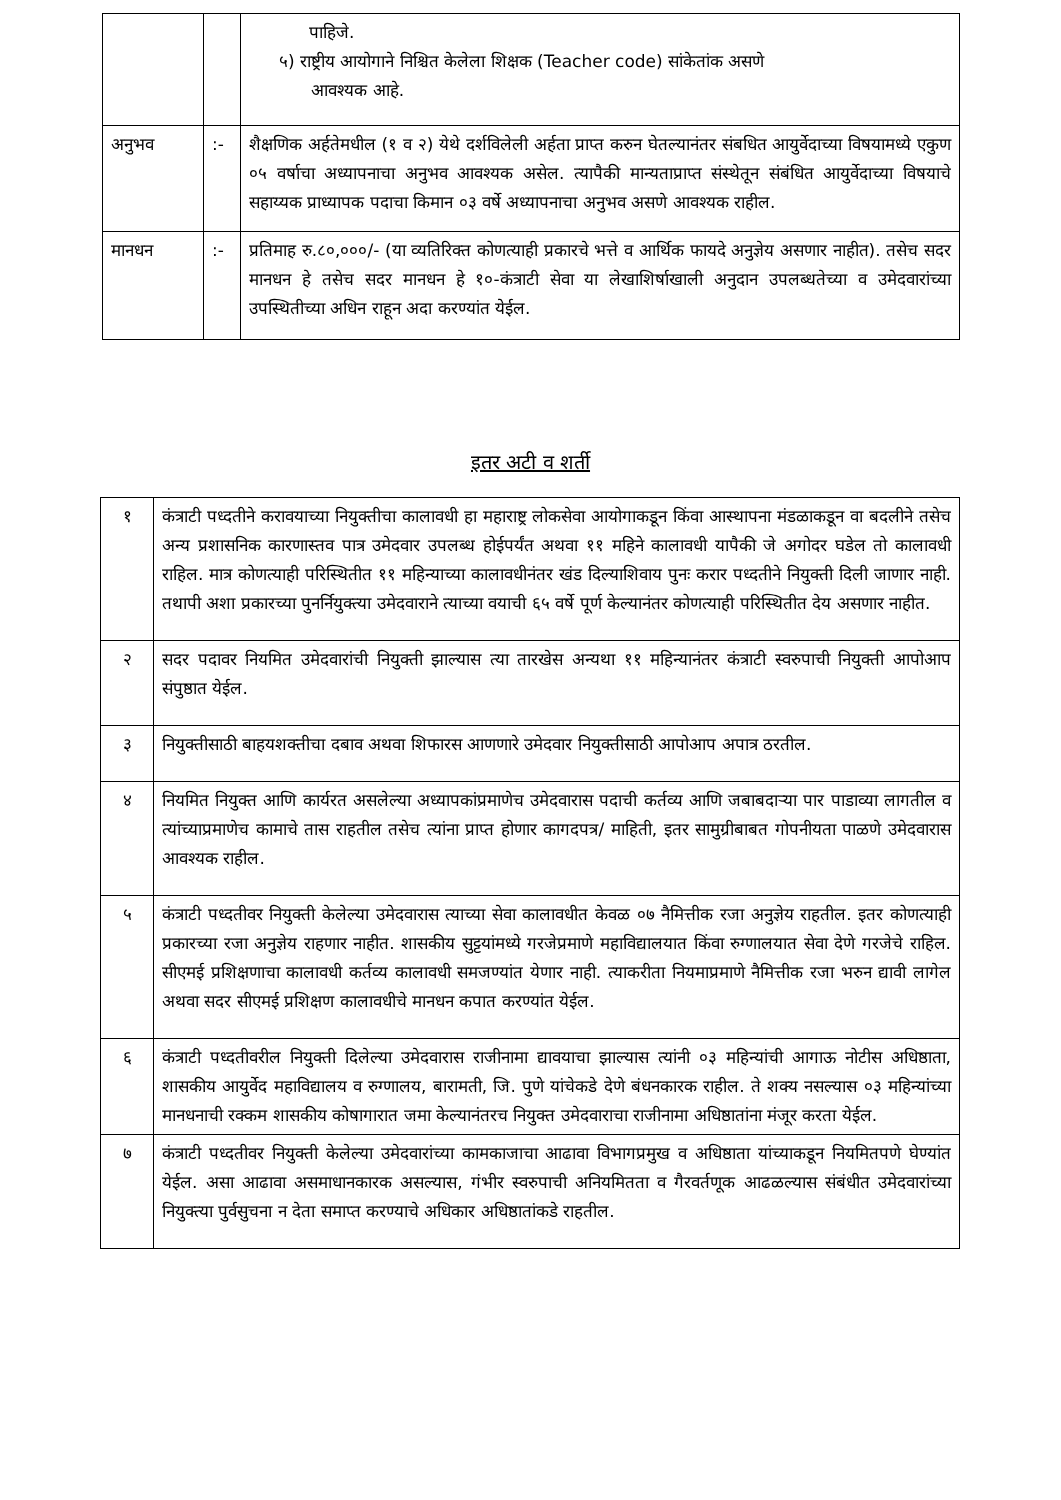| | | पाहिजे. ५) राष्ट्रीय आयोगाने निश्चित केलेला शिक्षक (Teacher code) सांकेतांक असणे आवश्यक आहे. |
| अनुभव | :- | शैक्षणिक अर्हतेमधील (१ व २) येथे दर्शविलेली अर्हता प्राप्त करुन घेतल्यानंतर संबधित आयुर्वेदाच्या विषयामध्ये एकुण ०५ वर्षाचा अध्यापनाचा अनुभव आवश्यक असेल. त्यापैकी मान्यताप्राप्त संस्थेतून संबंधित आयुर्वेदाच्या विषयाचे सहाय्यक प्राध्यापक पदाचा किमान ०३ वर्षे अध्यापनाचा अनुभव असणे आवश्यक राहील. |
| मानधन | :- | प्रतिमाह रु.८०,०००/- (या व्यतिरिक्त कोणत्याही प्रकारचे भत्ते व आर्थिक फायदे अनुज्ञेय असणार नाहीत). तसेच सदर मानधन हे तसेच सदर मानधन हे १०-कंत्राटी सेवा या लेखाशिर्षाखाली अनुदान उपलब्धतेच्या व उमेदवारांच्या उपस्थितीच्या अधिन राहून अदा करण्यांत येईल. |
इतर अटी व शर्ती
| १ | कंत्राटी पध्दतीने करावयाच्या नियुक्तीचा कालावधी हा महाराष्ट्र लोकसेवा आयोगाकडून किंवा आस्थापना मंडळाकडून वा बदलीने तसेच अन्य प्रशासनिक कारणास्तव पात्र उमेदवार उपलब्ध होईपर्यंत अथवा ११ महिने कालावधी यापैकी जे अगोदर घडेल तो कालावधी राहिल. मात्र कोणत्याही परिस्थितीत ११ महिन्याच्या कालावधीनंतर खंड दिल्याशिवाय पुनः करार पध्दतीने नियुक्ती दिली जाणार नाही. तथापी अशा प्रकारच्या पुनर्नियुक्त्या उमेदवाराने त्याच्या वयाची ६५ वर्षे पूर्ण केल्यानंतर कोणत्याही परिस्थितीत देय असणार नाहीत. |
| २ | सदर पदावर नियमित उमेदवारांची नियुक्ती झाल्यास त्या तारखेस अन्यथा ११ महिन्यानंतर कंत्राटी स्वरुपाची नियुक्ती आपोआप संपुष्ठात येईल. |
| ३ | नियुक्तीसाठी बाहयशक्तीचा दबाव अथवा शिफारस आणणारे उमेदवार नियुक्तीसाठी आपोआप अपात्र ठरतील. |
| ४ | नियमित नियुक्त आणि कार्यरत असलेल्या अध्यापकांप्रमाणेच उमेदवारास पदाची कर्तव्य आणि जबाबदाऱ्या पार पाडाव्या लागतील व त्यांच्याप्रमाणेच कामाचे तास राहतील तसेच त्यांना प्राप्त होणार कागदपत्र/ माहिती, इतर सामुग्रीबाबत गोपनीयता पाळणे उमेदवारास आवश्यक राहील. |
| ५ | कंत्राटी पध्दतीवर नियुक्ती केलेल्या उमेदवारास त्याच्या सेवा कालावधीत केवळ ०७ नैमित्तीक रजा अनुज्ञेय राहतील. इतर कोणत्याही प्रकारच्या रजा अनुज्ञेय राहणार नाहीत. शासकीय सुट्टयांमध्ये गरजेप्रमाणे महाविद्यालयात किंवा रुग्णालयात सेवा देणे गरजेचे राहिल. सीएमई प्रशिक्षणाचा कालावधी कर्तव्य कालावधी समजण्यांत येणार नाही. त्याकरीता नियमाप्रमाणे नैमित्तीक रजा भरुन द्यावी लागेल अथवा सदर सीएमई प्रशिक्षण कालावधीचे मानधन कपात करण्यांत येईल. |
| ६ | कंत्राटी पध्दतीवरील नियुक्ती दिलेल्या उमेदवारास राजीनामा द्यावयाचा झाल्यास त्यांनी ०३ महिन्यांची आगाऊ नोटीस अधिष्ठाता, शासकीय आयुर्वेद महाविद्यालय व रुग्णालय, बारामती, जि. पुणे यांचेकडे देणे बंधनकारक राहील. ते शक्य नसल्यास ०३ महिन्यांच्या मानधनाची रक्कम शासकीय कोषागारात जमा केल्यानंतरच नियुक्त उमेदवाराचा राजीनामा अधिष्ठातांना मंजूर करता येईल. |
| ७ | कंत्राटी पध्दतीवर नियुक्ती केलेल्या उमेदवारांच्या कामकाजाचा आढावा विभागप्रमुख व अधिष्ठाता यांच्याकडून नियमितपणे घेण्यांत येईल. असा आढावा असमाधानकारक असल्यास, गंभीर स्वरुपाची अनियमितता व गैरवर्तणूक आढळल्यास संबंधीत उमेदवारांच्या नियुक्त्या पुर्वसुचना न देता समाप्त करण्याचे अधिकार अधिष्ठातांकडे राहतील. |